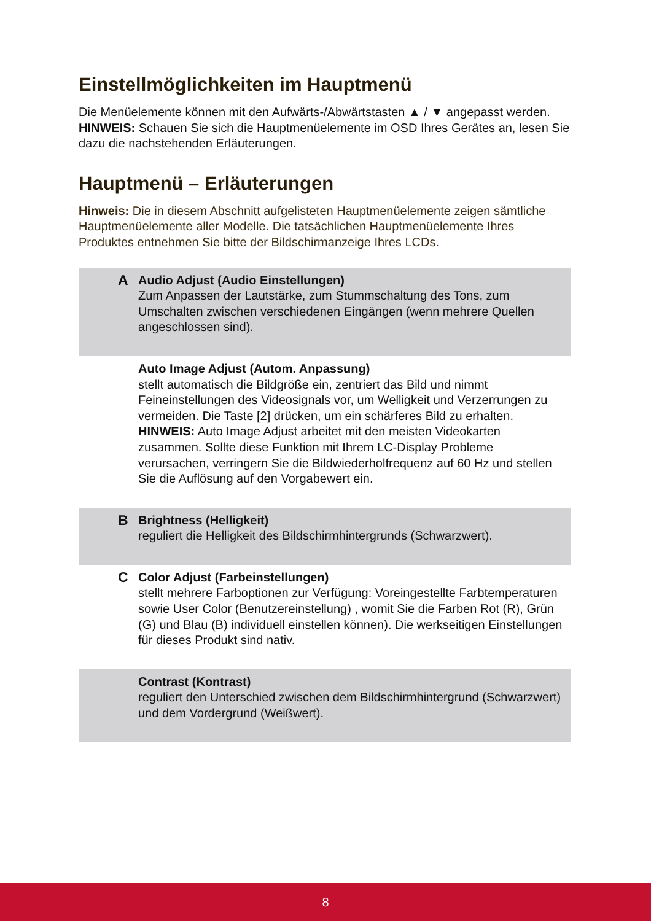Einstellmöglichkeiten im Hauptmenü
Die Menüelemente können mit den Aufwärts-/Abwärtstasten ▲ / ▼ angepasst werden.
HINWEIS: Schauen Sie sich die Hauptmenüelemente im OSD Ihres Gerätes an, lesen Sie dazu die nachstehenden Erläuterungen.
Hauptmenü – Erläuterungen
Hinweis: Die in diesem Abschnitt aufgelisteten Hauptmenüelemente zeigen sämtliche Hauptmenüelemente aller Modelle. Die tatsächlichen Hauptmenüelemente Ihres Produktes entnehmen Sie bitte der Bildschirmanzeige Ihres LCDs.
| A | Audio Adjust (Audio Einstellungen) Zum Anpassen der Lautstärke, zum Stummschaltung des Tons, zum Umschalten zwischen verschiedenen Eingängen (wenn mehrere Quellen angeschlossen sind). |
| | Auto Image Adjust (Autom. Anpassung) stellt automatisch die Bildgröße ein, zentriert das Bild und nimmt Feineinstellungen des Videosignals vor, um Welligkeit und Verzerrungen zu vermeiden. Die Taste [2] drücken, um ein schärferes Bild zu erhalten. HINWEIS: Auto Image Adjust arbeitet mit den meisten Videokarten zusammen. Sollte diese Funktion mit Ihrem LC-Display Probleme verursachen, verringern Sie die Bildwiederholfrequenz auf 60 Hz und stellen Sie die Auflösung auf den Vorgabewert ein. |
| B | Brightness (Helligkeit) reguliert die Helligkeit des Bildschirmhintergrunds (Schwarzwert). |
| C | Color Adjust (Farbeinstellungen) stellt mehrere Farboptionen zur Verfügung: Voreingestellte Farbtemperaturen sowie User Color (Benutzereinstellung) , womit Sie die Farben Rot (R), Grün (G) und Blau (B) individuell einstellen können). Die werkseitigen Einstellungen für dieses Produkt sind nativ. |
| | Contrast (Kontrast) reguliert den Unterschied zwischen dem Bildschirmhintergrund (Schwarzwert) und dem Vordergrund (Weißwert). |
8